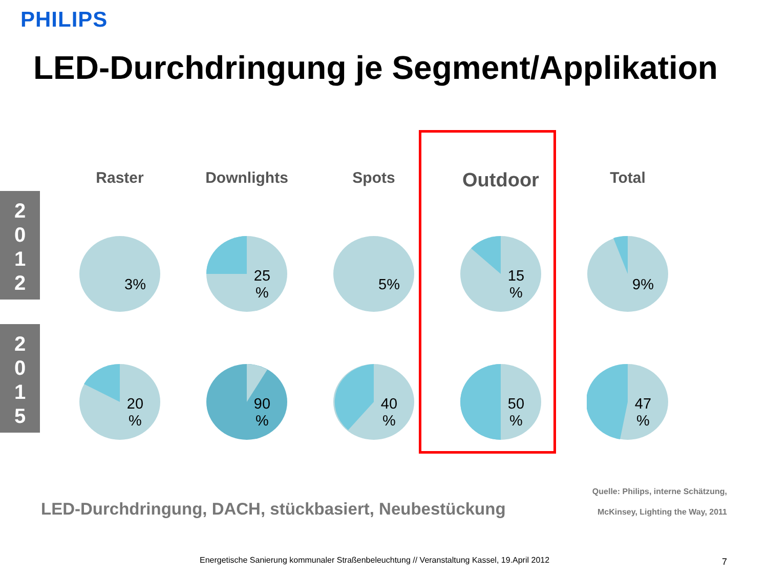PHILIPS
LED-Durchdringung je Segment/Applikation
2
0
1
2
2
0
1
5
Raster
Downlights
Spots
Outdoor
Total
3%
25
%
5%
15
%
9%
20
%
90
%
40
%
50
%
47
%
LED-Durchdringung, DACH, stückbasiert, Neubestückung
Quelle: Philips, interne Schätzung,
McKinsey, Lighting the Way, 2011
Energetische Sanierung kommunaler Straßenbeleuchtung // Veranstaltung Kassel, 19.April 2012
7